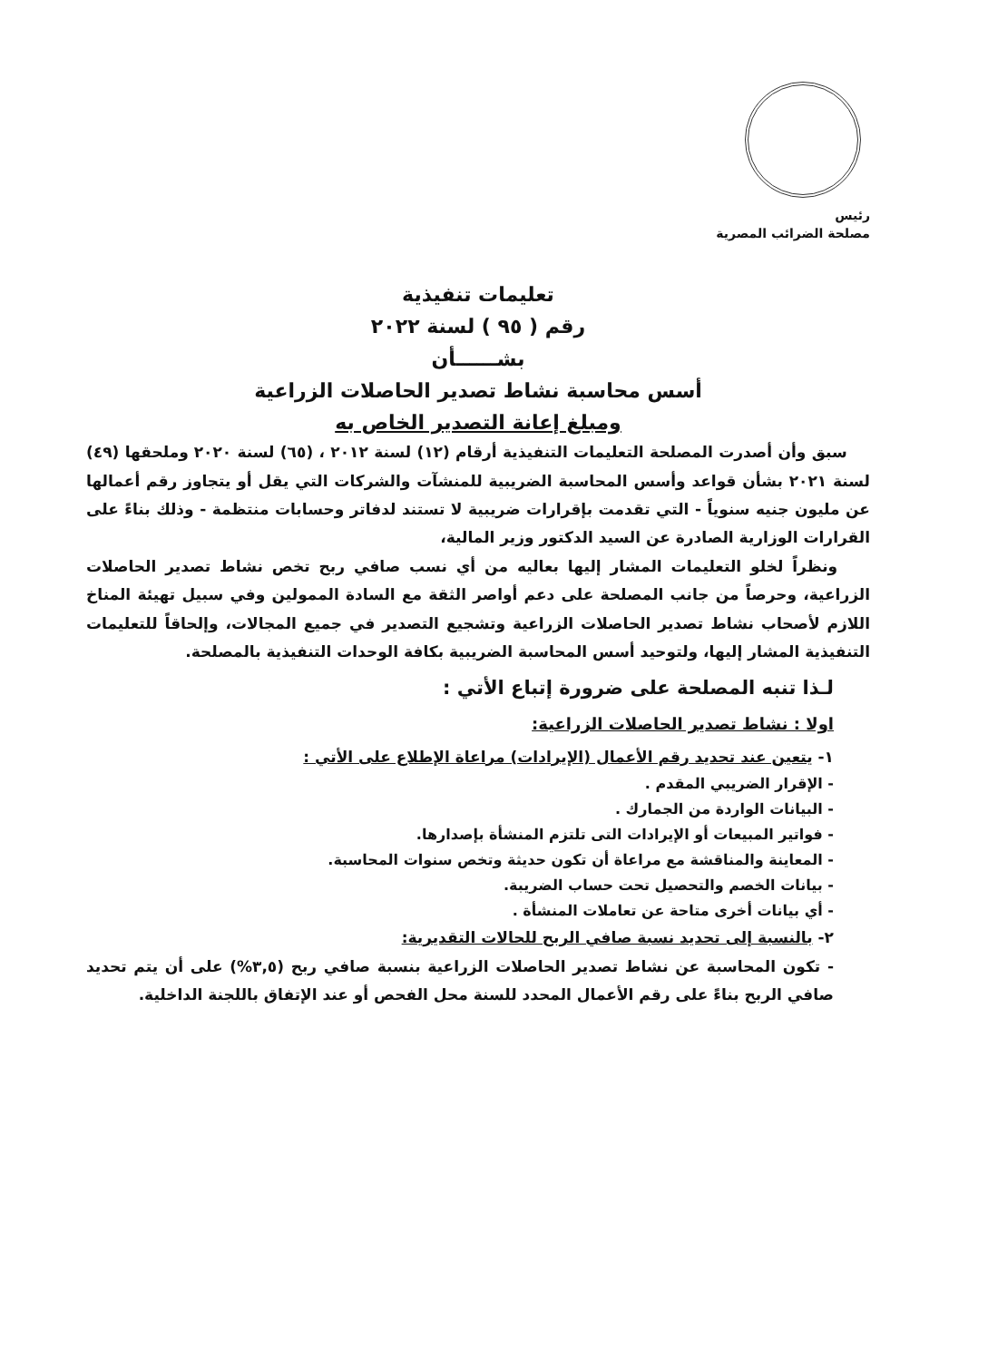رئيس
مصلحة الضرائب المصرية
تعليمات تنفيذية
رقم ( ٩٥ ) لسنة ٢٠٢٢
بشــــــأن
أسس محاسبة نشاط تصدير الحاصلات الزراعية
ومبلغ إعانة التصدير الخاص به
سبق وأن أصدرت المصلحة التعليمات التنفيذية أرقام (١٢) لسنة ٢٠١٢ ، (٦٥) لسنة ٢٠٢٠ وملحقها (٤٩) لسنة ٢٠٢١ بشأن قواعد وأسس المحاسبة الضريبية للمنشآت والشركات التي يقل أو يتجاوز رقم أعمالها عن مليون جنيه سنوياً - التي تقدمت بإقرارات ضريبية لا تستند لدفاتر وحسابات منتظمة - وذلك بناءً على القرارات الوزارية الصادرة عن السيد الدكتور وزير المالية،
ونظراً لخلو التعليمات المشار إليها بعاليه من أي نسب صافي ربح تخص نشاط تصدير الحاصلات الزراعية، وحرصاً من جانب المصلحة على دعم أواصر الثقة مع السادة الممولين وفي سبيل تهيئة المناخ اللازم لأصحاب نشاط تصدير الحاصلات الزراعية وتشجيع التصدير في جميع المجالات، وإلحاقاً للتعليمات التنفيذية المشار إليها، ولتوحيد أسس المحاسبة الضريبية بكافة الوحدات التنفيذية بالمصلحة.
لـذا تنبه المصلحة على ضرورة إتباع الأتي :
اولا : نشاط تصدير الحاصلات الزراعية:
١- يتعين عند تحديد رقم الأعمال (الإيرادات) مراعاة الإطلاع على الأتي :
- الإقرار الضريبي المقدم .
- البيانات الواردة من الجمارك .
- فواتير المبيعات أو الإيرادات التى تلتزم المنشأة بإصدارها.
- المعاينة والمناقشة مع مراعاة أن تكون حديثة وتخص سنوات المحاسبة.
- بيانات الخصم والتحصيل تحت حساب الضريبة.
- أي بيانات أخرى متاحة عن تعاملات المنشأة .
٢- بالنسبة إلى تحديد نسبة صافي الربح للحالات التقديرية:
- تكون المحاسبة عن نشاط تصدير الحاصلات الزراعية بنسبة صافي ربح (٣,٥%) على أن يتم تحديد صافي الربح بناءً على رقم الأعمال المحدد للسنة محل الفحص أو عند الإتفاق باللجنة الداخلية.